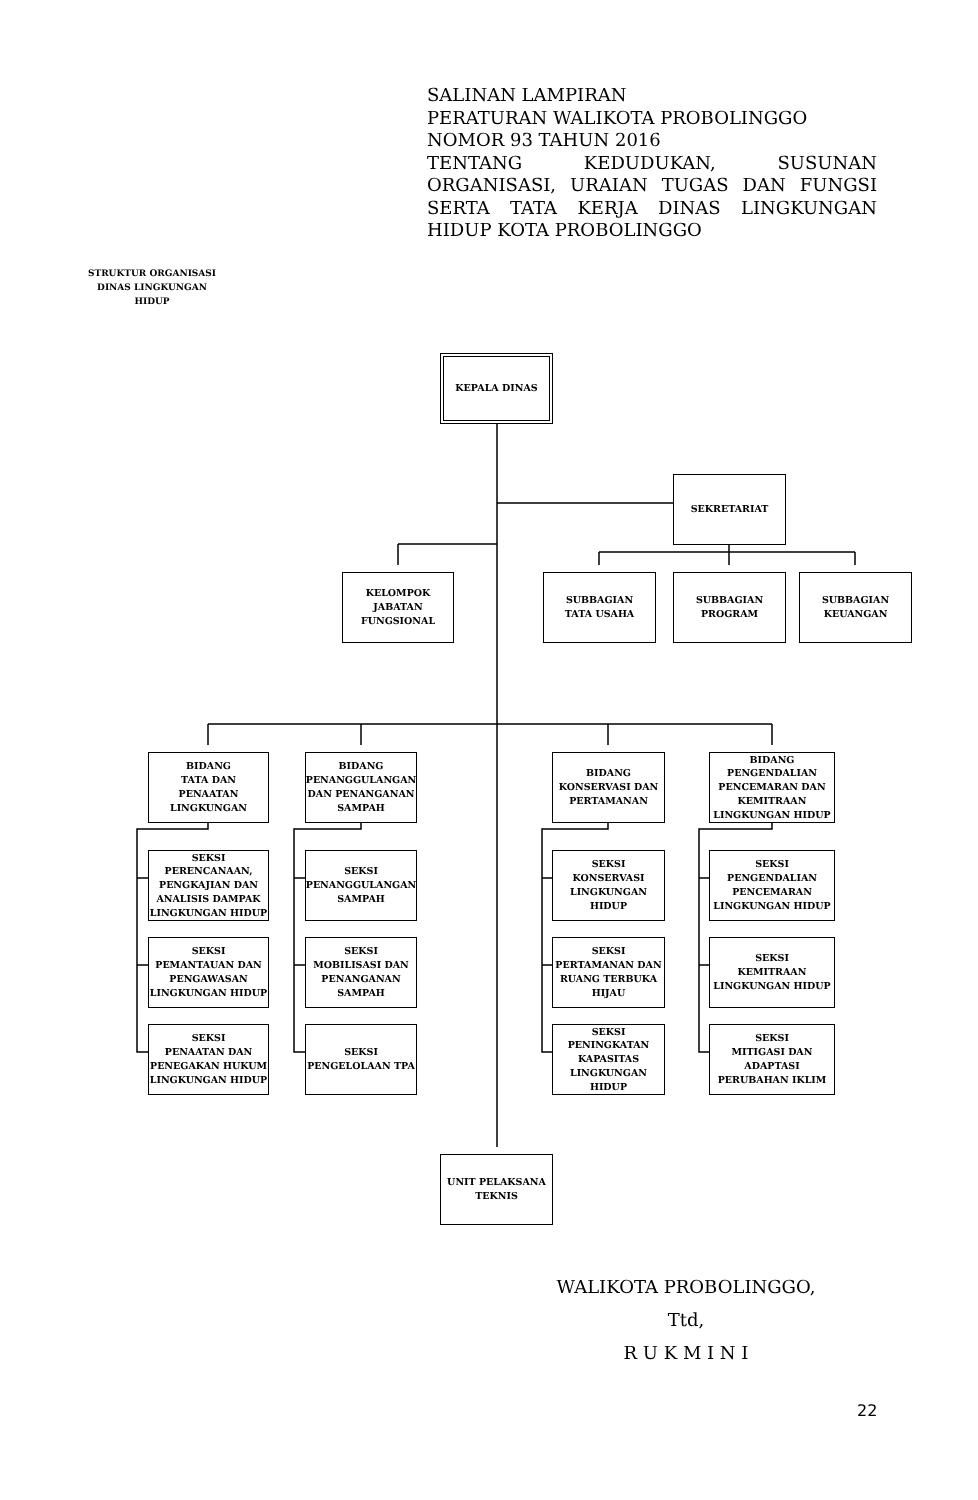SALINAN LAMPIRAN
PERATURAN WALIKOTA PROBOLINGGO
NOMOR 93 TAHUN 2016
TENTANG KEDUDUKAN, SUSUNAN ORGANISASI, URAIAN TUGAS DAN FUNGSI SERTA TATA KERJA DINAS LINGKUNGAN HIDUP KOTA PROBOLINGGO
STRUKTUR ORGANISASI
DINAS LINGKUNGAN HIDUP
KEPALA DINAS
SEKRETARIAT
KELOMPOK
JABATAN
FUNGSIONAL
SUBBAGIAN
TATA USAHA
SUBBAGIAN
PROGRAM
SUBBAGIAN
KEUANGAN
BIDANG
TATA DAN
PENAATAN
LINGKUNGAN
BIDANG
PENANGGULANGAN
DAN PENANGANAN
SAMPAH
BIDANG
KONSERVASI DAN
PERTAMANAN
BIDANG
PENGENDALIAN
PENCEMARAN DAN
KEMITRAAN
LINGKUNGAN HIDUP
SEKSI
PERENCANAAN,
PENGKAJIAN DAN
ANALISIS DAMPAK
LINGKUNGAN HIDUP
SEKSI
PENANGGULANGAN
SAMPAH
SEKSI
KONSERVASI
LINGKUNGAN
HIDUP
SEKSI
PENGENDALIAN
PENCEMARAN
LINGKUNGAN HIDUP
SEKSI
PEMANTAUAN DAN
PENGAWASAN
LINGKUNGAN HIDUP
SEKSI
MOBILISASI DAN
PENANGANAN
SAMPAH
SEKSI
PERTAMANAN DAN
RUANG TERBUKA
HIJAU
SEKSI
KEMITRAAN
LINGKUNGAN HIDUP
SEKSI
PENAATAN DAN
PENEGAKAN HUKUM
LINGKUNGAN HIDUP
SEKSI
PENGELOLAAN TPA
SEKSI
PENINGKATAN
KAPASITAS
LINGKUNGAN
HIDUP
SEKSI
MITIGASI DAN
ADAPTASI
PERUBAHAN IKLIM
UNIT PELAKSANA
TEKNIS
WALIKOTA PROBOLINGGO,
Ttd,
R U K M I N I
22